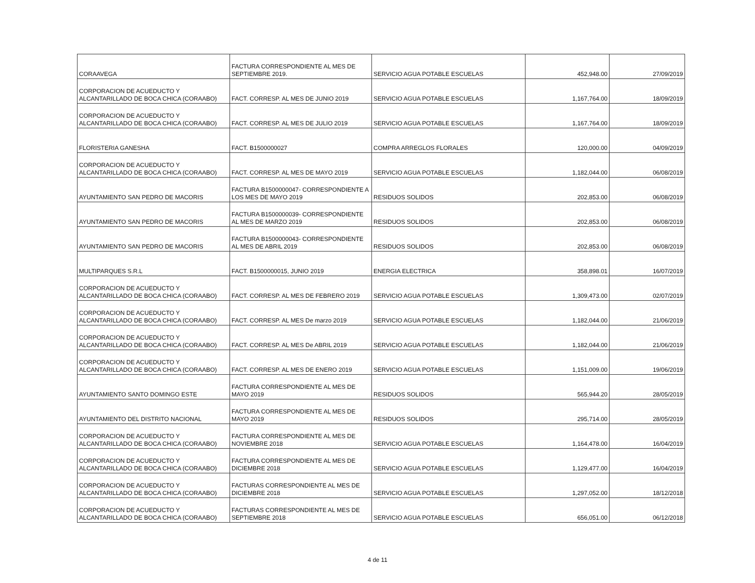| CORAAVEGA | FACTURA CORRESPONDIENTE AL MES DE SEPTIEMBRE 2019. | SERVICIO AGUA POTABLE ESCUELAS | 452,948.00 | 27/09/2019 |
| CORPORACION DE ACUEDUCTO Y ALCANTARILLADO DE BOCA CHICA (CORAABO) | FACT. CORRESP. AL MES DE JUNIO 2019 | SERVICIO AGUA POTABLE ESCUELAS | 1,167,764.00 | 18/09/2019 |
| CORPORACION DE ACUEDUCTO Y ALCANTARILLADO DE BOCA CHICA (CORAABO) | FACT. CORRESP. AL MES DE JULIO 2019 | SERVICIO AGUA POTABLE ESCUELAS | 1,167,764.00 | 18/09/2019 |
| FLORISTERIA GANESHA | FACT. B1500000027 | COMPRA ARREGLOS FLORALES | 120,000.00 | 04/09/2019 |
| CORPORACION DE ACUEDUCTO Y ALCANTARILLADO DE BOCA CHICA (CORAABO) | FACT. CORRESP. AL MES DE MAYO 2019 | SERVICIO AGUA POTABLE ESCUELAS | 1,182,044.00 | 06/08/2019 |
| AYUNTAMIENTO SAN PEDRO DE MACORIS | FACTURA B1500000047- CORRESPONDIENTE A LOS MES DE MAYO 2019 | RESIDUOS SOLIDOS | 202,853.00 | 06/08/2019 |
| AYUNTAMIENTO SAN PEDRO DE MACORIS | FACTURA B1500000039- CORRESPONDIENTE AL MES DE MARZO 2019 | RESIDUOS SOLIDOS | 202,853.00 | 06/08/2019 |
| AYUNTAMIENTO SAN PEDRO DE MACORIS | FACTURA B1500000043- CORRESPONDIENTE AL MES DE ABRIL 2019 | RESIDUOS SOLIDOS | 202,853.00 | 06/08/2019 |
| MULTIPARQUES S.R.L | FACT. B1500000015, JUNIO 2019 | ENERGIA ELECTRICA | 358,898.01 | 16/07/2019 |
| CORPORACION DE ACUEDUCTO Y ALCANTARILLADO DE BOCA CHICA (CORAABO) | FACT. CORRESP. AL MES DE FEBRERO 2019 | SERVICIO AGUA POTABLE ESCUELAS | 1,309,473.00 | 02/07/2019 |
| CORPORACION DE ACUEDUCTO Y ALCANTARILLADO DE BOCA CHICA (CORAABO) | FACT. CORRESP. AL MES De marzo 2019 | SERVICIO AGUA POTABLE ESCUELAS | 1,182,044.00 | 21/06/2019 |
| CORPORACION DE ACUEDUCTO Y ALCANTARILLADO DE BOCA CHICA (CORAABO) | FACT. CORRESP. AL MES De ABRIL 2019 | SERVICIO AGUA POTABLE ESCUELAS | 1,182,044.00 | 21/06/2019 |
| CORPORACION DE ACUEDUCTO Y ALCANTARILLADO DE BOCA CHICA (CORAABO) | FACT. CORRESP. AL MES DE ENERO 2019 | SERVICIO AGUA POTABLE ESCUELAS | 1,151,009.00 | 19/06/2019 |
| AYUNTAMIENTO SANTO DOMINGO ESTE | FACTURA CORRESPONDIENTE AL MES DE MAYO 2019 | RESIDUOS SOLIDOS | 565,944.20 | 28/05/2019 |
| AYUNTAMIENTO DEL DISTRITO NACIONAL | FACTURA CORRESPONDIENTE AL MES DE MAYO 2019 | RESIDUOS SOLIDOS | 295,714.00 | 28/05/2019 |
| CORPORACION DE ACUEDUCTO Y ALCANTARILLADO DE BOCA CHICA (CORAABO) | FACTURA CORRESPONDIENTE AL MES DE NOVIEMBRE 2018 | SERVICIO AGUA POTABLE ESCUELAS | 1,164,478.00 | 16/04/2019 |
| CORPORACION DE ACUEDUCTO Y ALCANTARILLADO DE BOCA CHICA (CORAABO) | FACTURA CORRESPONDIENTE AL MES DE DICIEMBRE 2018 | SERVICIO AGUA POTABLE ESCUELAS | 1,129,477.00 | 16/04/2019 |
| CORPORACION DE ACUEDUCTO Y ALCANTARILLADO DE BOCA CHICA (CORAABO) | FACTURAS CORRESPONDIENTE AL MES DE DICIEMBRE 2018 | SERVICIO AGUA POTABLE ESCUELAS | 1,297,052.00 | 18/12/2018 |
| CORPORACION DE ACUEDUCTO Y ALCANTARILLADO DE BOCA CHICA (CORAABO) | FACTURAS CORRESPONDIENTE AL MES DE SEPTIEMBRE 2018 | SERVICIO AGUA POTABLE ESCUELAS | 656,051.00 | 06/12/2018 |
4 de 11